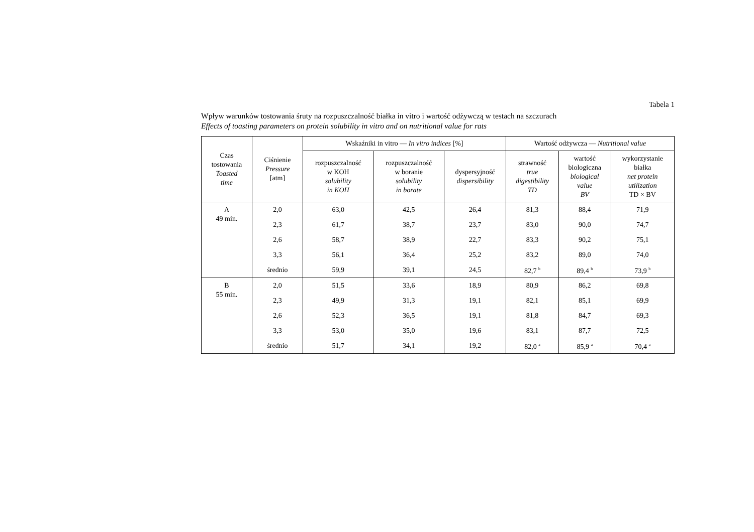Tabela 1
Wpływ warunków tostowania śruty na rozpuszczalność białka in vitro i wartość odżywczą w testach na szczurach
Effects of toasting parameters on protein solubility in vitro and on nutritional value for rats
| Czas tostowania Toasted time | Ciśnienie Pressure [atm] | Wskaźniki in vitro — In vitro indices [%] | | | Wartość odżywcza — Nutritional value | | |
| --- | --- | --- | --- | --- | --- | --- | --- |
| | | rozpuszczalność w KOH solubility in KOH | rozpuszczalność w boranie solubility in borate | dyspersyjność dispersibility | strawność true digestibility TD | wartość biologiczna biological value BV | wykorzystanie białka net protein utilization TD × BV |
| A 49 min. | 2,0 | 63,0 | 42,5 | 26,4 | 81,3 | 88,4 | 71,9 |
| | 2,3 | 61,7 | 38,7 | 23,7 | 83,0 | 90,0 | 74,7 |
| | 2,6 | 58,7 | 38,9 | 22,7 | 83,3 | 90,2 | 75,1 |
| | 3,3 | 56,1 | 36,4 | 25,2 | 83,2 | 89,0 | 74,0 |
| | średnio | 59,9 | 39,1 | 24,5 | 82,7 <sup>b</sup> | 89,4 <sup>b</sup> | 73,9 <sup>b</sup> |
| B 55 min. | 2,0 | 51,5 | 33,6 | 18,9 | 80,9 | 86,2 | 69,8 |
| | 2,3 | 49,9 | 31,3 | 19,1 | 82,1 | 85,1 | 69,9 |
| | 2,6 | 52,3 | 36,5 | 19,1 | 81,8 | 84,7 | 69,3 |
| | 3,3 | 53,0 | 35,0 | 19,6 | 83,1 | 87,7 | 72,5 |
| | średnio | 51,7 | 34,1 | 19,2 | 82,0 <sup>a</sup> | 85,9 <sup>a</sup> | 70,4 <sup>a</sup> |